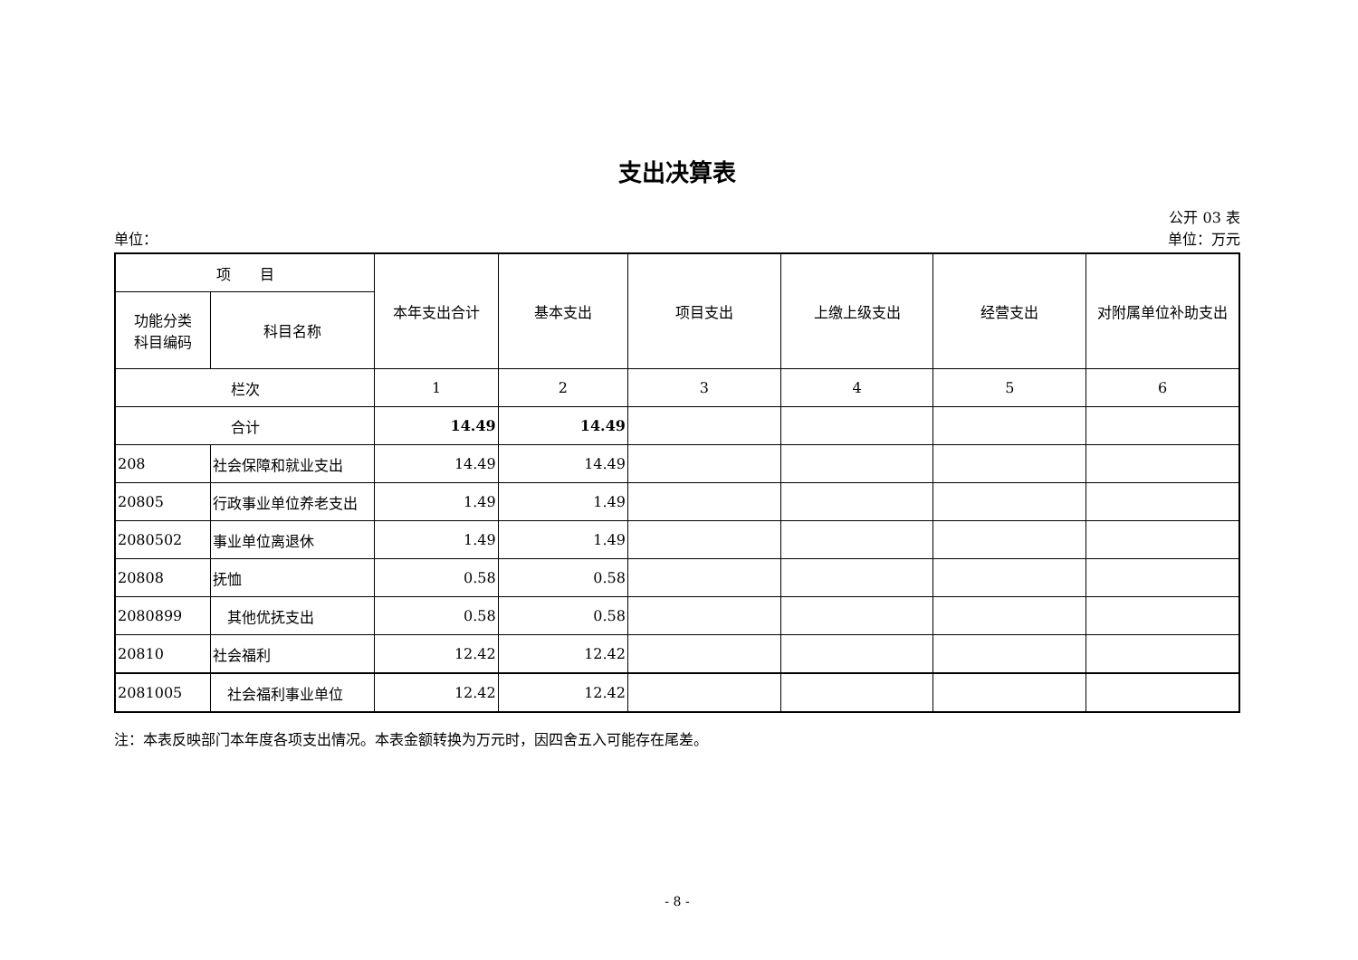支出决算表
公开 03 表
单位： 单位：万元
| 项 目 | | 本年支出合计 | 基本支出 | 项目支出 | 上缴上级支出 | 经营支出 | 对附属单位补助支出 |
| --- | --- | --- | --- | --- | --- | --- | --- |
| 功能分类 科目编码 | 科目名称 | | | | | | |
| 栏次 | | 1 | 2 | 3 | 4 | 5 | 6 |
| 合计 | | 14.49 | 14.49 | | | | |
| 208 | 社会保障和就业支出 | 14.49 | 14.49 | | | | |
| 20805 | 行政事业单位养老支出 | 1.49 | 1.49 | | | | |
| 2080502 | 事业单位离退休 | 1.49 | 1.49 | | | | |
| 20808 | 抚恤 | 0.58 | 0.58 | | | | |
| 2080899 | 其他优抚支出 | 0.58 | 0.58 | | | | |
| 20810 | 社会福利 | 12.42 | 12.42 | | | | |
| 2081005 | 社会福利事业单位 | 12.42 | 12.42 | | | | |
注：本表反映部门本年度各项支出情况。本表金额转换为万元时，因四舍五入可能存在尾差。
- 8 -